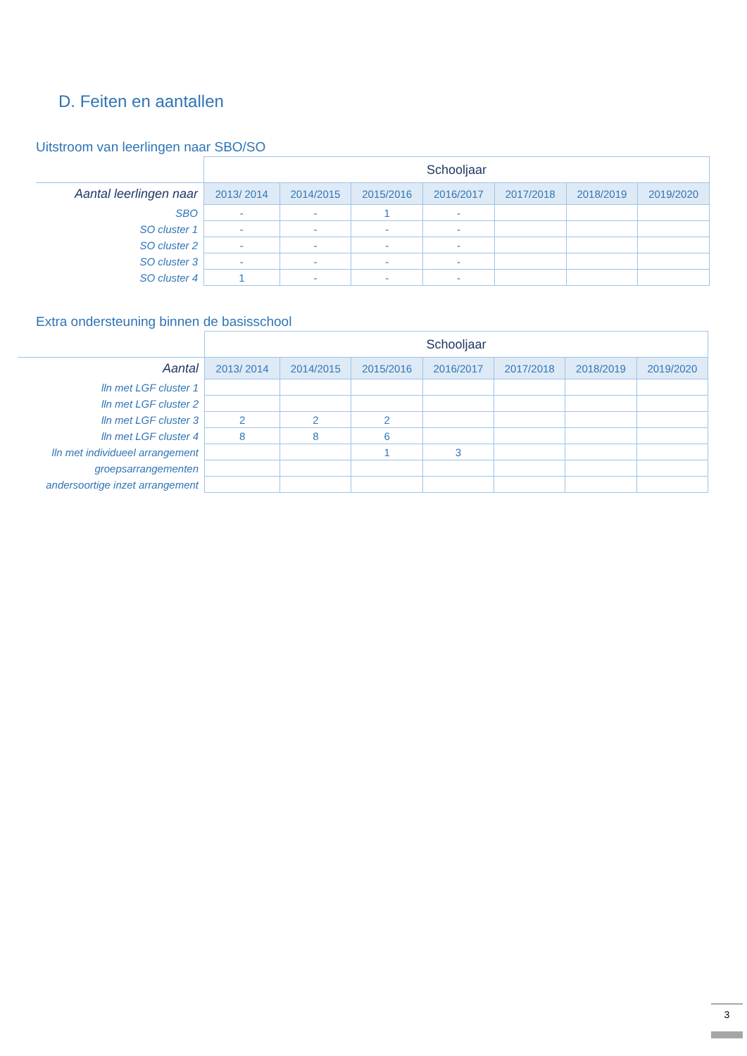D. Feiten en aantallen
Uitstroom van leerlingen naar SBO/SO
| | Schooljaar | | | | | | |
| Aantal leerlingen naar | 2013/ 2014 | 2014/2015 | 2015/2016 | 2016/2017 | 2017/2018 | 2018/2019 | 2019/2020 |
| SBO | - | - | 1 | - | | | |
| SO cluster 1 | - | - | - | - | | | |
| SO cluster 2 | - | - | - | - | | | |
| SO cluster 3 | - | - | - | - | | | |
| SO cluster 4 | 1 | - | - | - | | | |
Extra ondersteuning binnen de basisschool
| | Schooljaar | | | | | | |
| Aantal | 2013/ 2014 | 2014/2015 | 2015/2016 | 2016/2017 | 2017/2018 | 2018/2019 | 2019/2020 |
| lln met LGF cluster 1 | | | | | | | |
| lln met LGF cluster 2 | | | | | | | |
| lln met LGF cluster 3 | 2 | 2 | 2 | | | | |
| lln met LGF cluster 4 | 8 | 8 | 6 | | | | |
| lln met individueel arrangement | | | 1 | 3 | | | |
| groepsarrangementen | | | | | | | |
| andersoortige inzet arrangement | | | | | | | |
3